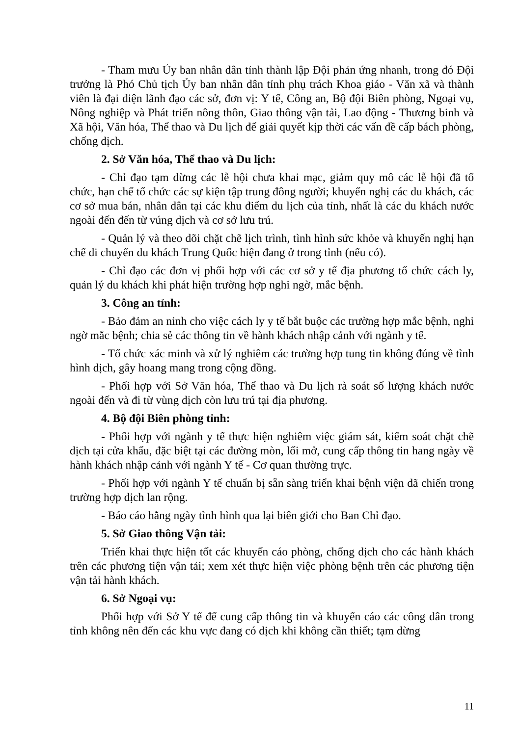- Tham mưu Ủy ban nhân dân tỉnh thành lập Đội phản ứng nhanh, trong đó Đội trưởng là Phó Chủ tịch Ủy ban nhân dân tỉnh phụ trách Khoa giáo - Văn xã và thành viên là đại diện lãnh đạo các sở, đơn vị: Y tế, Công an, Bộ đội Biên phòng, Ngoại vụ, Nông nghiệp và Phát triển nông thôn, Giao thông vận tải, Lao động - Thương binh và Xã hội, Văn hóa, Thể thao và Du lịch để giải quyết kịp thời các vấn đề cấp bách phòng, chống dịch.
2. Sở Văn hóa, Thể thao và Du lịch:
- Chỉ đạo tạm dừng các lễ hội chưa khai mạc, giảm quy mô các lễ hội đã tổ chức, hạn chế tổ chức các sự kiện tập trung đông người; khuyến nghị các du khách, các cơ sở mua bán, nhân dân tại các khu điểm du lịch của tỉnh, nhất là các du khách nước ngoài đến đến từ vúng dịch và cơ sở lưu trú.
- Quản lý và theo dõi chặt chẽ lịch trình, tình hình sức khỏe và khuyến nghị hạn chế di chuyển du khách Trung Quốc hiện đang ở trong tỉnh (nếu có).
- Chỉ đạo các đơn vị phối hợp với các cơ sở y tế địa phương tổ chức cách ly, quản lý du khách khi phát hiện trường hợp nghi ngờ, mắc bệnh.
3. Công an tỉnh:
- Bảo đảm an ninh cho việc cách ly y tế bắt buộc các trường hợp mắc bệnh, nghi ngờ mắc bệnh; chia sẻ các thông tin về hành khách nhập cảnh với ngành y tế.
- Tổ chức xác minh và xử lý nghiêm các trường hợp tung tin không đúng về tình hình dịch, gây hoang mang trong cộng đồng.
- Phối hợp với Sở Văn hóa, Thể thao và Du lịch rà soát số lượng khách nước ngoài đến và đi từ vùng dịch còn lưu trú tại địa phương.
4. Bộ đội Biên phòng tỉnh:
- Phối hợp với ngành y tế thực hiện nghiêm việc giám sát, kiểm soát chặt chẽ dịch tại cửa khẩu, đặc biệt tại các đường mòn, lối mở, cung cấp thông tin hang ngày về hành khách nhập cảnh với ngành Y tế - Cơ quan thường trực.
- Phối hợp với ngành Y tế chuẩn bị sẵn sàng triển khai bệnh viện dã chiến trong trường hợp dịch lan rộng.
- Báo cáo hằng ngày tình hình qua lại biên giới cho Ban Chỉ đạo.
5. Sở Giao thông Vận tải:
Triển khai thực hiện tốt các khuyến cáo phòng, chống dịch cho các hành khách trên các phương tiện vận tải; xem xét thực hiện việc phòng bệnh trên các phương tiện vận tải hành khách.
6. Sở Ngoại vụ:
Phối hợp với Sở Y tế để cung cấp thông tin và khuyến cáo các công dân trong tỉnh không nên đến các khu vực đang có dịch khi không cần thiết; tạm dừng
11